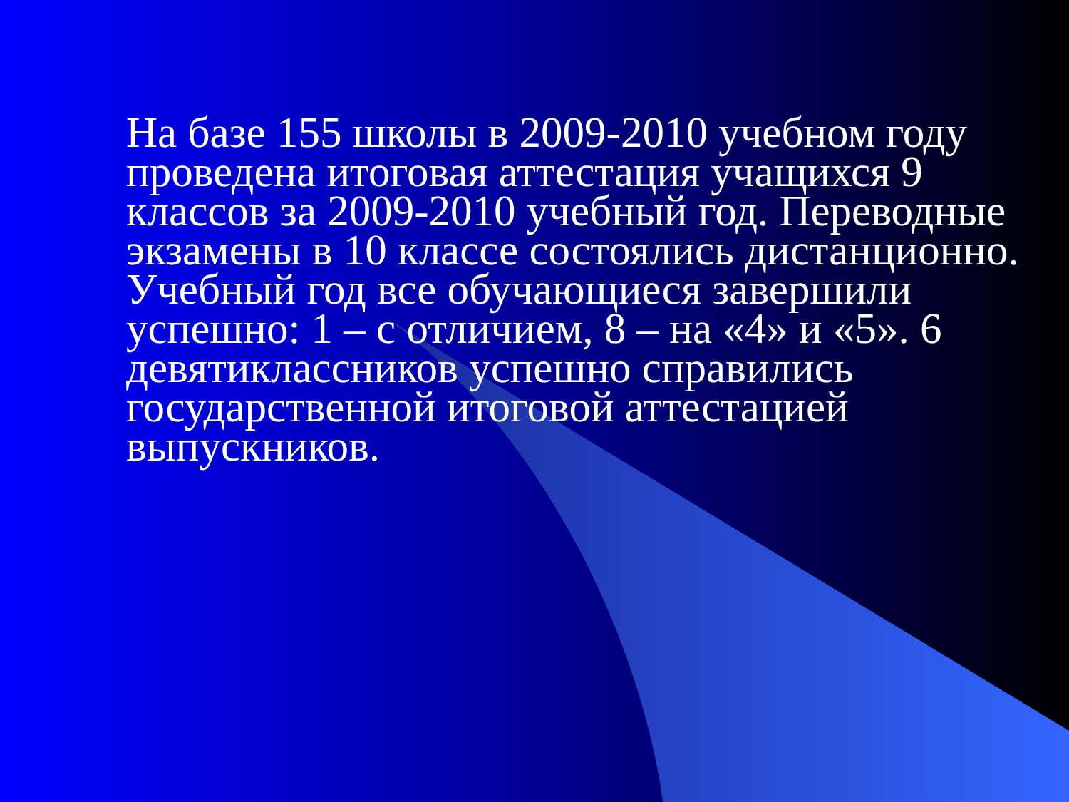На базе 155 школы в 2009-2010 учебном году проведена итоговая аттестация учащихся 9 классов за 2009-2010 учебный год. Переводные экзамены в 10 классе состоялись дистанционно. Учебный год все обучающиеся завершили успешно: 1 – с отличием, 8 – на «4» и «5». 6 девятиклассников успешно справились государственной итоговой аттестацией выпускников.